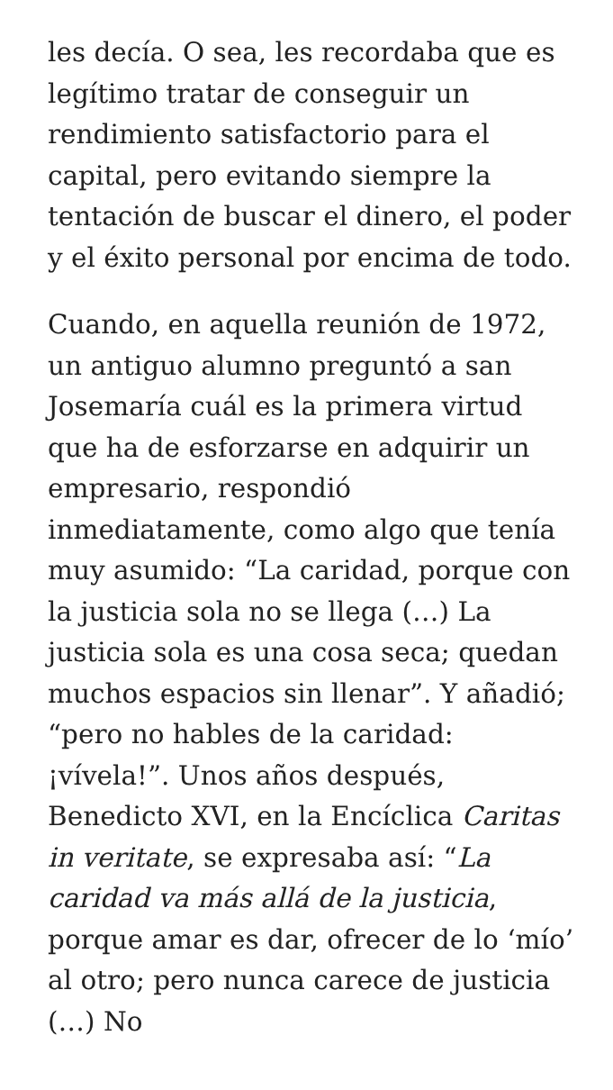les decía. O sea, les recordaba que es legítimo tratar de conseguir un rendimiento satisfactorio para el capital, pero evitando siempre la tentación de buscar el dinero, el poder y el éxito personal por encima de todo.
Cuando, en aquella reunión de 1972, un antiguo alumno preguntó a san Josemaría cuál es la primera virtud que ha de esforzarse en adquirir un empresario, respondió inmediatamente, como algo que tenía muy asumido: “La caridad, porque con la justicia sola no se llega (…) La justicia sola es una cosa seca; quedan muchos espacios sin llenar”. Y añadió; “pero no hables de la caridad: ¡vívela!”. Unos años después, Benedicto XVI, en la Encíclica Caritas in veritate, se expresaba así: “La caridad va más allá de la justicia, porque amar es dar, ofrecer de lo ‘mío’ al otro; pero nunca carece de justicia (…) No